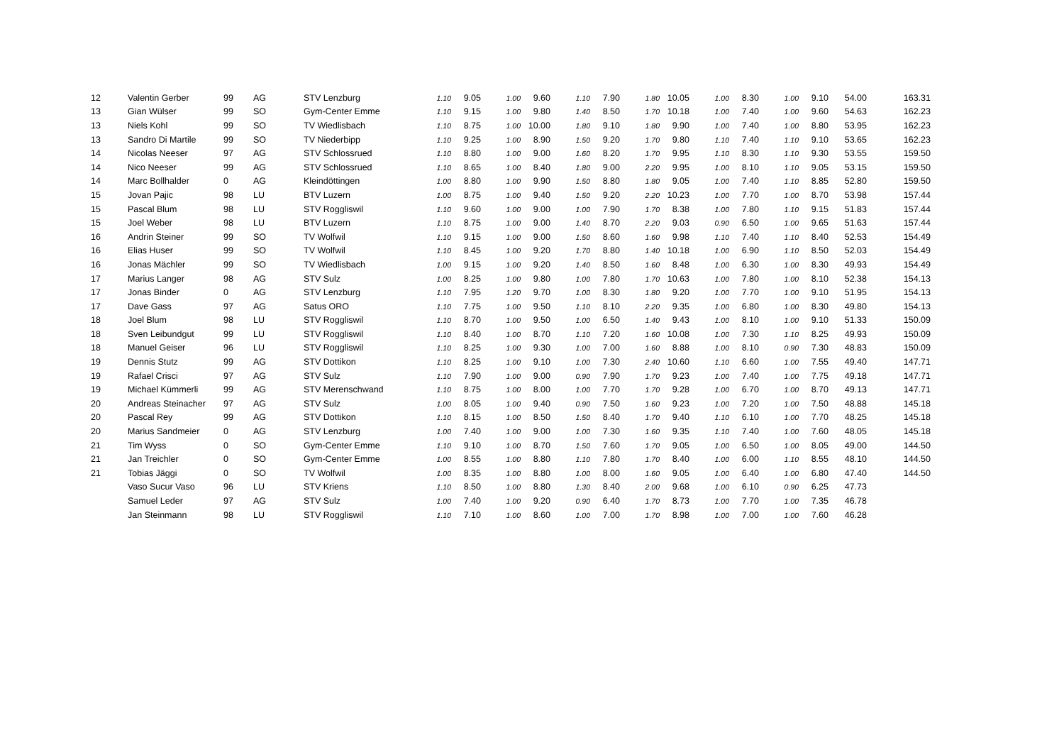| 12 | Valentin Gerber | 99 | AG | STV Lenzburg | 1.10 | 9.05 | 1.00 | 9.60 | 1.10 | 7.90 | 1.80 | 10.05 | 1.00 | 8.30 | 1.00 | 9.10 | 54.00 | 163.31 |
| 13 | Gian Wülser | 99 | SO | Gym-Center Emme | 1.10 | 9.15 | 1.00 | 9.80 | 1.40 | 8.50 | 1.70 | 10.18 | 1.00 | 7.40 | 1.00 | 9.60 | 54.63 | 162.23 |
| 13 | Niels Kohl | 99 | SO | TV Wiedlisbach | 1.10 | 8.75 | 1.00 | 10.00 | 1.80 | 9.10 | 1.80 | 9.90 | 1.00 | 7.40 | 1.00 | 8.80 | 53.95 | 162.23 |
| 13 | Sandro Di Martile | 99 | SO | TV Niederbipp | 1.10 | 9.25 | 1.00 | 8.90 | 1.50 | 9.20 | 1.70 | 9.80 | 1.10 | 7.40 | 1.10 | 9.10 | 53.65 | 162.23 |
| 14 | Nicolas Neeser | 97 | AG | STV Schlossrued | 1.10 | 8.80 | 1.00 | 9.00 | 1.60 | 8.20 | 1.70 | 9.95 | 1.10 | 8.30 | 1.10 | 9.30 | 53.55 | 159.50 |
| 14 | Nico Neeser | 99 | AG | STV Schlossrued | 1.10 | 8.65 | 1.00 | 8.40 | 1.80 | 9.00 | 2.20 | 9.95 | 1.00 | 8.10 | 1.10 | 9.05 | 53.15 | 159.50 |
| 14 | Marc Bollhalder | 0 | AG | Kleindöttingen | 1.00 | 8.80 | 1.00 | 9.90 | 1.50 | 8.80 | 1.80 | 9.05 | 1.00 | 7.40 | 1.10 | 8.85 | 52.80 | 159.50 |
| 15 | Jovan Pajic | 98 | LU | BTV Luzern | 1.00 | 8.75 | 1.00 | 9.40 | 1.50 | 9.20 | 2.20 | 10.23 | 1.00 | 7.70 | 1.00 | 8.70 | 53.98 | 157.44 |
| 15 | Pascal Blum | 98 | LU | STV Roggliswil | 1.10 | 9.60 | 1.00 | 9.00 | 1.00 | 7.90 | 1.70 | 8.38 | 1.00 | 7.80 | 1.10 | 9.15 | 51.83 | 157.44 |
| 15 | Joel Weber | 98 | LU | BTV Luzern | 1.10 | 8.75 | 1.00 | 9.00 | 1.40 | 8.70 | 2.20 | 9.03 | 0.90 | 6.50 | 1.00 | 9.65 | 51.63 | 157.44 |
| 16 | Andrin Steiner | 99 | SO | TV Wolfwil | 1.10 | 9.15 | 1.00 | 9.00 | 1.50 | 8.60 | 1.60 | 9.98 | 1.10 | 7.40 | 1.10 | 8.40 | 52.53 | 154.49 |
| 16 | Elias Huser | 99 | SO | TV Wolfwil | 1.10 | 8.45 | 1.00 | 9.20 | 1.70 | 8.80 | 1.40 | 10.18 | 1.00 | 6.90 | 1.10 | 8.50 | 52.03 | 154.49 |
| 16 | Jonas Mächler | 99 | SO | TV Wiedlisbach | 1.00 | 9.15 | 1.00 | 9.20 | 1.40 | 8.50 | 1.60 | 8.48 | 1.00 | 6.30 | 1.00 | 8.30 | 49.93 | 154.49 |
| 17 | Marius Langer | 98 | AG | STV Sulz | 1.00 | 8.25 | 1.00 | 9.80 | 1.00 | 7.80 | 1.70 | 10.63 | 1.00 | 7.80 | 1.00 | 8.10 | 52.38 | 154.13 |
| 17 | Jonas Binder | 0 | AG | STV Lenzburg | 1.10 | 7.95 | 1.20 | 9.70 | 1.00 | 8.30 | 1.80 | 9.20 | 1.00 | 7.70 | 1.00 | 9.10 | 51.95 | 154.13 |
| 17 | Dave Gass | 97 | AG | Satus ORO | 1.10 | 7.75 | 1.00 | 9.50 | 1.10 | 8.10 | 2.20 | 9.35 | 1.00 | 6.80 | 1.00 | 8.30 | 49.80 | 154.13 |
| 18 | Joel Blum | 98 | LU | STV Roggliswil | 1.10 | 8.70 | 1.00 | 9.50 | 1.00 | 6.50 | 1.40 | 9.43 | 1.00 | 8.10 | 1.00 | 9.10 | 51.33 | 150.09 |
| 18 | Sven Leibundgut | 99 | LU | STV Roggliswil | 1.10 | 8.40 | 1.00 | 8.70 | 1.10 | 7.20 | 1.60 | 10.08 | 1.00 | 7.30 | 1.10 | 8.25 | 49.93 | 150.09 |
| 18 | Manuel Geiser | 96 | LU | STV Roggliswil | 1.10 | 8.25 | 1.00 | 9.30 | 1.00 | 7.00 | 1.60 | 8.88 | 1.00 | 8.10 | 0.90 | 7.30 | 48.83 | 150.09 |
| 19 | Dennis Stutz | 99 | AG | STV Dottikon | 1.10 | 8.25 | 1.00 | 9.10 | 1.00 | 7.30 | 2.40 | 10.60 | 1.10 | 6.60 | 1.00 | 7.55 | 49.40 | 147.71 |
| 19 | Rafael Crisci | 97 | AG | STV Sulz | 1.10 | 7.90 | 1.00 | 9.00 | 0.90 | 7.90 | 1.70 | 9.23 | 1.00 | 7.40 | 1.00 | 7.75 | 49.18 | 147.71 |
| 19 | Michael Kümmerli | 99 | AG | STV Merenschwand | 1.10 | 8.75 | 1.00 | 8.00 | 1.00 | 7.70 | 1.70 | 9.28 | 1.00 | 6.70 | 1.00 | 8.70 | 49.13 | 147.71 |
| 20 | Andreas Steinacher | 97 | AG | STV Sulz | 1.00 | 8.05 | 1.00 | 9.40 | 0.90 | 7.50 | 1.60 | 9.23 | 1.00 | 7.20 | 1.00 | 7.50 | 48.88 | 145.18 |
| 20 | Pascal Rey | 99 | AG | STV Dottikon | 1.10 | 8.15 | 1.00 | 8.50 | 1.50 | 8.40 | 1.70 | 9.40 | 1.10 | 6.10 | 1.00 | 7.70 | 48.25 | 145.18 |
| 20 | Marius Sandmeier | 0 | AG | STV Lenzburg | 1.00 | 7.40 | 1.00 | 9.00 | 1.00 | 7.30 | 1.60 | 9.35 | 1.10 | 7.40 | 1.00 | 7.60 | 48.05 | 145.18 |
| 21 | Tim Wyss | 0 | SO | Gym-Center Emme | 1.10 | 9.10 | 1.00 | 8.70 | 1.50 | 7.60 | 1.70 | 9.05 | 1.00 | 6.50 | 1.00 | 8.05 | 49.00 | 144.50 |
| 21 | Jan Treichler | 0 | SO | Gym-Center Emme | 1.00 | 8.55 | 1.00 | 8.80 | 1.10 | 7.80 | 1.70 | 8.40 | 1.00 | 6.00 | 1.10 | 8.55 | 48.10 | 144.50 |
| 21 | Tobias Jäggi | 0 | SO | TV Wolfwil | 1.00 | 8.35 | 1.00 | 8.80 | 1.00 | 8.00 | 1.60 | 9.05 | 1.00 | 6.40 | 1.00 | 6.80 | 47.40 | 144.50 |
| | Vaso Sucur Vaso | 96 | LU | STV Kriens | 1.10 | 8.50 | 1.00 | 8.80 | 1.30 | 8.40 | 2.00 | 9.68 | 1.00 | 6.10 | 0.90 | 6.25 | 47.73 | |
| | Samuel Leder | 97 | AG | STV Sulz | 1.00 | 7.40 | 1.00 | 9.20 | 0.90 | 6.40 | 1.70 | 8.73 | 1.00 | 7.70 | 1.00 | 7.35 | 46.78 | |
| | Jan Steinmann | 98 | LU | STV Roggliswil | 1.10 | 7.10 | 1.00 | 8.60 | 1.00 | 7.00 | 1.70 | 8.98 | 1.00 | 7.00 | 1.00 | 7.60 | 46.28 | |